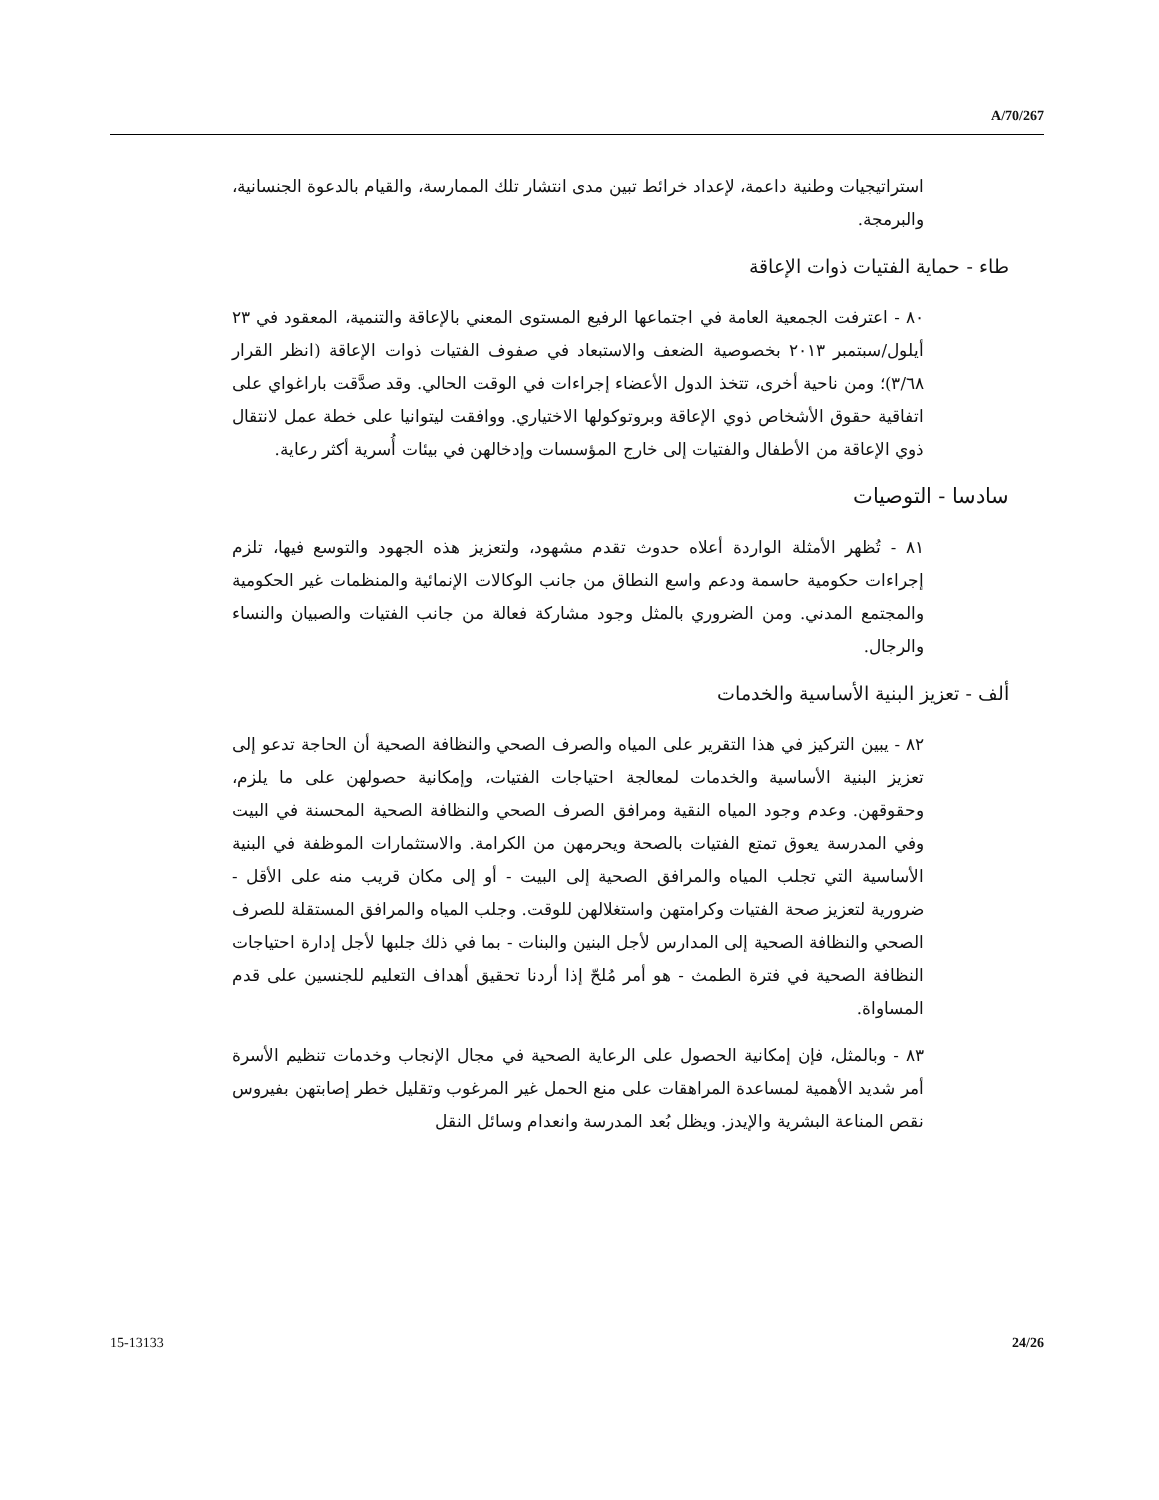A/70/267
استراتيجيات وطنية داعمة، لإعداد خرائط تبين مدى انتشار تلك الممارسة، والقيام بالدعوة الجنسانية، والبرمجة.
طاء - حماية الفتيات ذوات الإعاقة
٨٠ - اعترفت الجمعية العامة في اجتماعها الرفيع المستوى المعني بالإعاقة والتنمية، المعقود في ٢٣ أيلول/سبتمبر ٢٠١٣ بخصوصية الضعف والاستبعاد في صفوف الفتيات ذوات الإعاقة (انظر القرار ٣/٦٨)؛ ومن ناحية أخرى، تتخذ الدول الأعضاء إجراءات في الوقت الحالي. وقد صدَّقت باراغواي على اتفاقية حقوق الأشخاص ذوي الإعاقة وبروتوكولها الاختياري. ووافقت ليتوانيا على خطة عمل لانتقال ذوي الإعاقة من الأطفال والفتيات إلى خارج المؤسسات وإدخالهن في بيئات أُسرية أكثر رعاية.
سادسا - التوصيات
٨١ - تُظهر الأمثلة الواردة أعلاه حدوث تقدم مشهود، ولتعزيز هذه الجهود والتوسع فيها، تلزم إجراءات حكومية حاسمة ودعم واسع النطاق من جانب الوكالات الإنمائية والمنظمات غير الحكومية والمجتمع المدني. ومن الضروري بالمثل وجود مشاركة فعالة من جانب الفتيات والصبيان والنساء والرجال.
ألف - تعزيز البنية الأساسية والخدمات
٨٢ - يبين التركيز في هذا التقرير على المياه والصرف الصحي والنظافة الصحية أن الحاجة تدعو إلى تعزيز البنية الأساسية والخدمات لمعالجة احتياجات الفتيات، وإمكانية حصولهن على ما يلزم، وحقوقهن. وعدم وجود المياه النقية ومرافق الصرف الصحي والنظافة الصحية المحسنة في البيت وفي المدرسة يعوق تمتع الفتيات بالصحة ويحرمهن من الكرامة. والاستثمارات الموظفة في البنية الأساسية التي تجلب المياه والمرافق الصحية إلى البيت - أو إلى مكان قريب منه على الأقل - ضرورية لتعزيز صحة الفتيات وكرامتهن واستغلالهن للوقت. وجلب المياه والمرافق المستقلة للصرف الصحي والنظافة الصحية إلى المدارس لأجل البنين والبنات - بما في ذلك جلبها لأجل إدارة احتياجات النظافة الصحية في فترة الطمث - هو أمر مُلحّ إذا أردنا تحقيق أهداف التعليم للجنسين على قدم المساواة.
٨٣ - وبالمثل، فإن إمكانية الحصول على الرعاية الصحية في مجال الإنجاب وخدمات تنظيم الأسرة أمر شديد الأهمية لمساعدة المراهقات على منع الحمل غير المرغوب وتقليل خطر إصابتهن بفيروس نقص المناعة البشرية والإيدز. ويظل بُعد المدرسة وانعدام وسائل النقل
15-13133 24/26